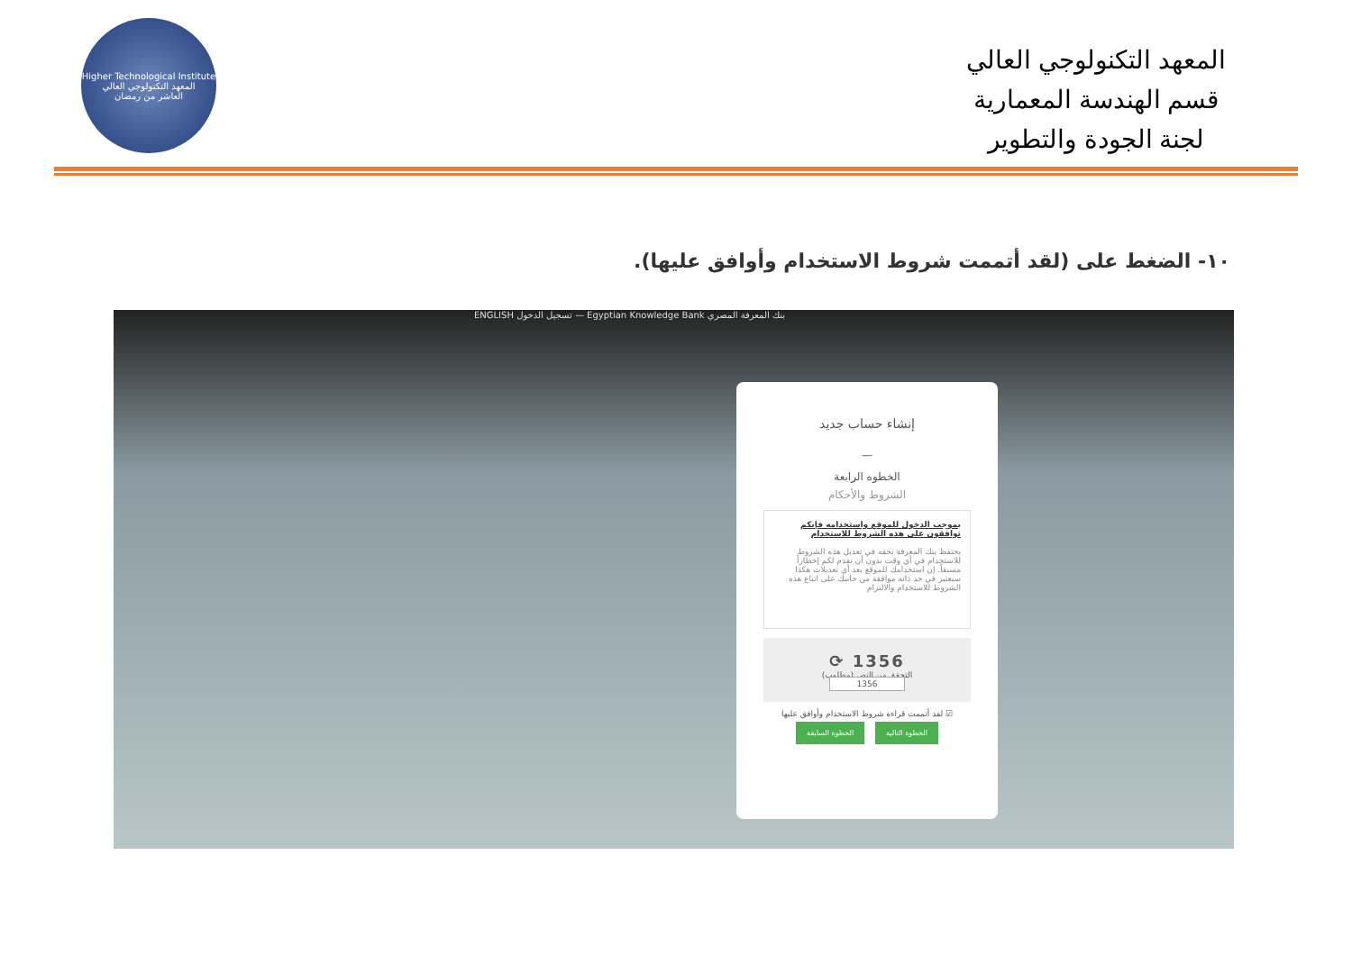Higher Technological Institute
المعهد التكنولوجي العالي
العاشر من رمضان
المعهد التكنولوجي العالي
قسم الهندسة المعمارية
لجنة الجودة والتطوير
١٠- الضغط على (لقد أتممت شروط الاستخدام وأوافق عليها).
ENGLISH تسجيل الدخول — Egyptian Knowledge Bank بنك المعرفة المصري
إنشاء حساب جديد
—
الخطوه الرابعة
الشروط والأحكام
بموجب الدخول للموقع واستخدامه فإنكم توافقون على هذه الشروط للاستخدام
يحتفظ بنك المعرفة بحقه في تعديل هذه الشروط للاستخدام في أي وقت بدون أن نقدم لكم إخطاراً مسبقاً. إن استخدامك للموقع بعد أي تعديلات هكذا سيعتبر في حد ذاته موافقة من جانبك علی اتباع هذه الشروط للاستخدام والالتزام
1356 ⟳
التحقق من النص (مطلوب)
1356
☑ لقد أتممت قراءة شروط الاستخدام وأوافق عليها
الخطوة التالية الخطوة السابقة